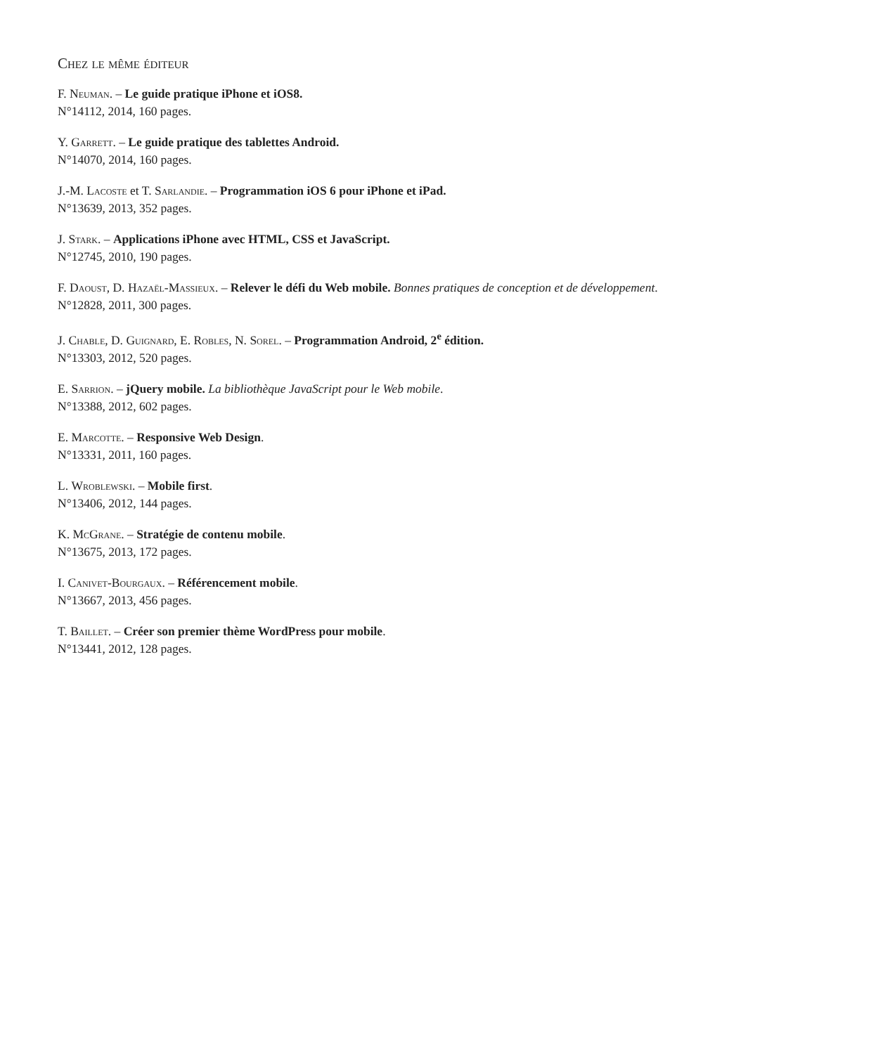Chez le même éditeur
F. Neuman. – Le guide pratique iPhone et iOS8.
N°14112, 2014, 160 pages.
Y. Garrett. – Le guide pratique des tablettes Android.
N°14070, 2014, 160 pages.
J.-M. Lacoste et T. Sarlandie. – Programmation iOS 6 pour iPhone et iPad.
N°13639, 2013, 352 pages.
J. Stark. – Applications iPhone avec HTML, CSS et JavaScript.
N°12745, 2010, 190 pages.
F. Daoust, D. Hazaël-Massieux. – Relever le défi du Web mobile. Bonnes pratiques de conception et de développement.
N°12828, 2011, 300 pages.
J. Chable, D. Guignard, E. Robles, N. Sorel. – Programmation Android, 2<sup>e</sup> édition.
N°13303, 2012, 520 pages.
E. Sarrion. – jQuery mobile. La bibliothèque JavaScript pour le Web mobile.
N°13388, 2012, 602 pages.
E. Marcotte. – Responsive Web Design.
N°13331, 2011, 160 pages.
L. Wroblewski. – Mobile first.
N°13406, 2012, 144 pages.
K. McGrane. – Stratégie de contenu mobile.
N°13675, 2013, 172 pages.
I. Canivet-Bourgaux. – Référencement mobile.
N°13667, 2013, 456 pages.
T. Baillet. – Créer son premier thème WordPress pour mobile.
N°13441, 2012, 128 pages.